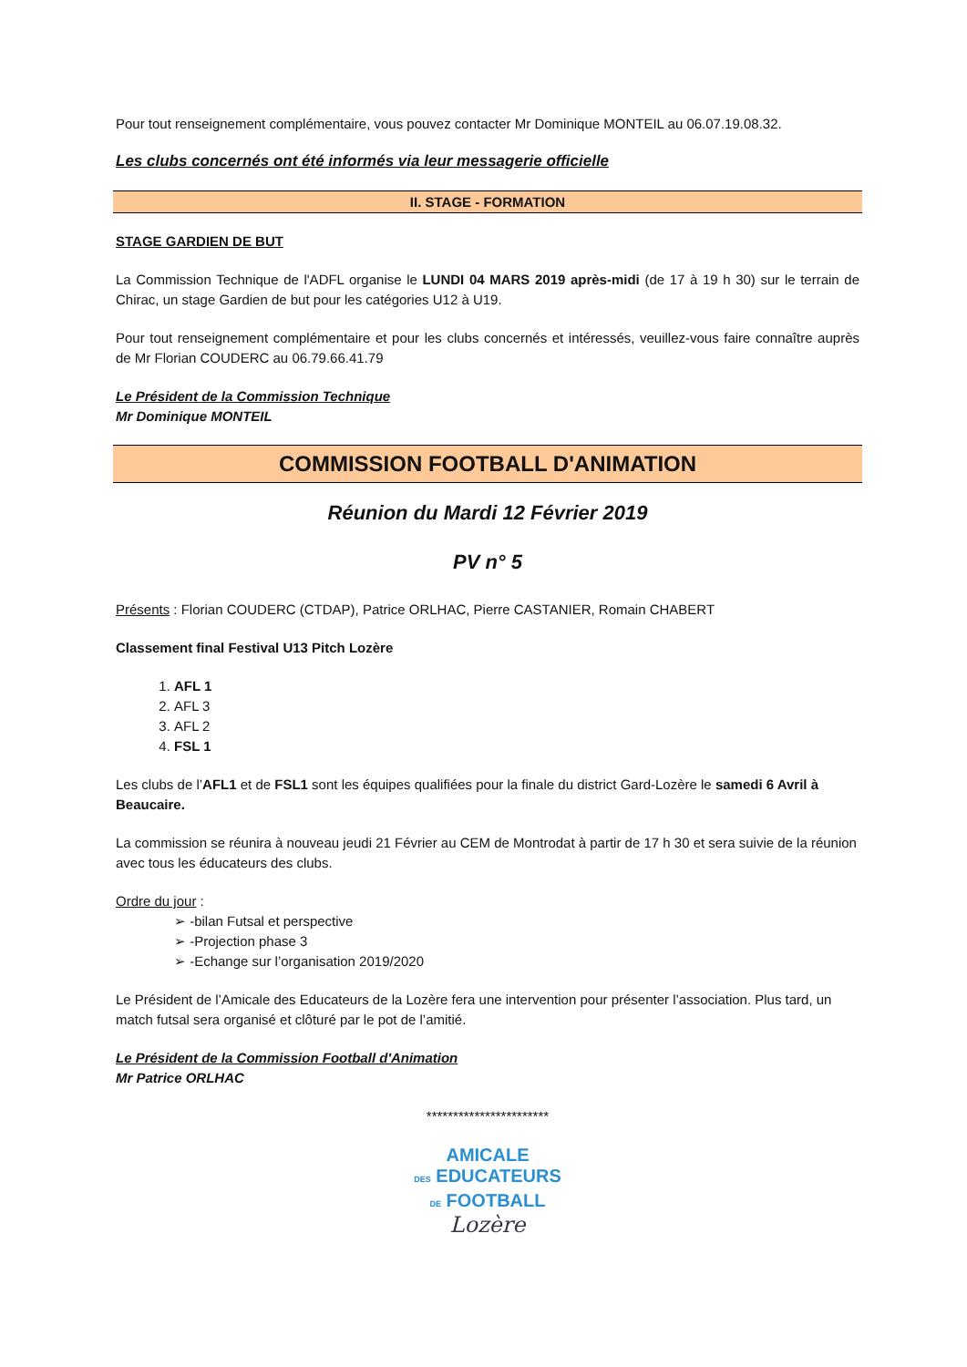Pour tout renseignement complémentaire, vous pouvez contacter Mr Dominique MONTEIL au 06.07.19.08.32.
Les clubs concernés ont été informés via leur messagerie officielle
II. STAGE - FORMATION
STAGE GARDIEN DE BUT
La Commission Technique de l'ADFL organise le LUNDI 04 MARS 2019 après-midi (de 17 à 19 h 30) sur le terrain de Chirac, un stage Gardien de but pour les catégories U12 à U19.
Pour tout renseignement complémentaire et pour les clubs concernés et intéressés, veuillez-vous faire connaître auprès de Mr Florian COUDERC au 06.79.66.41.79
Le Président de la Commission Technique
Mr Dominique MONTEIL
COMMISSION FOOTBALL D'ANIMATION
Réunion du Mardi 12 Février 2019
PV n° 5
Présents : Florian COUDERC (CTDAP), Patrice ORLHAC, Pierre CASTANIER, Romain CHABERT
Classement final Festival U13 Pitch Lozère
1. AFL 1
2. AFL 3
3. AFL 2
4. FSL 1
Les clubs de l’AFL1 et de FSL1 sont les équipes qualifiées pour la finale du district Gard-Lozère le samedi 6 Avril à Beaucaire.
La commission se réunira à nouveau jeudi 21 Février au CEM de Montrodat à partir de 17 h 30 et sera suivie de la réunion avec tous les éducateurs des clubs.
Ordre du jour :
➢ -bilan Futsal et perspective
➢ -Projection phase 3
➢ -Echange sur l’organisation 2019/2020
Le Président de l’Amicale des Educateurs de la Lozère fera une intervention pour présenter l’association. Plus tard, un match futsal sera organisé et clôturé par le pot de l’amitié.
Le Président de la Commission Football d'Animation
Mr Patrice ORLHAC
***********************
AMICALE
DES EDUCATEURS
DE FOOTBALL
Lozère